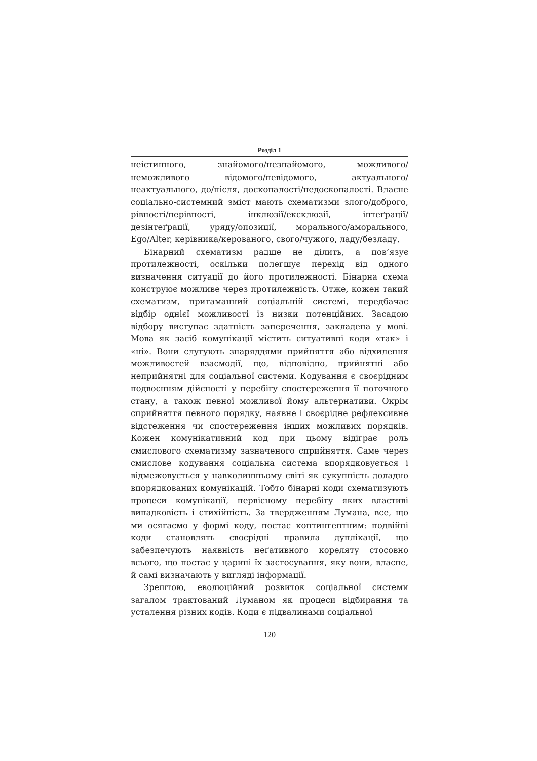Розділ 1
неістинного, знайомого/незнайомого, можливого/неможливого відомого/невідомого, актуального/неактуального, до/після, досконалості/недосконалості. Власне соціально-системний зміст мають схематизми злого/доброго, рівності/нерівності, інклюзії/ексклюзії, інтеґрації/дезінтеґрації, уряду/опозиції, морального/аморального, Ego/Alter, керівника/керованого, свого/чужого, ладу/безладу.
Бінарний схематизм радше не ділить, а пов’язує протилежності, оскільки полегшує перехід від одного визначення ситуації до його протилежності. Бінарна схема конструює можливе через протилежність. Отже, кожен такий схематизм, притаманний соціальній системі, передбачає відбір однієї можливості із низки потенційних. Засадою відбору виступає здатність заперечення, закладена у мові. Мова як засіб комунікації містить ситуативні коди «так» і «ні». Вони слугують знаряддями прийняття або відхилення можливостей взаємодії, що, відповідно, прийнятні або неприйнятні для соціальної системи. Кодування є своєрідним подвоєнням дійсності у перебігу спостереження її поточного стану, а також певної можливої йому альтернативи. Окрім сприйняття певного порядку, наявне і своєрідне рефлексивне відстеження чи спостереження інших можливих порядків. Кожен комунікативний код при цьому відіграє роль смислового схематизму зазначеного сприйняття. Саме через смислове кодування соціальна система впорядковується і відмежовується у навколишньому світі як сукупність доладно впорядкованих комунікацій. Тобто бінарні коди схематизують процеси комунікації, первісному перебігу яких властиві випадковість і стихійність. За твердженням Лумана, все, що ми осягаємо у формі коду, постає континґентним: подвійні коди становлять своєрідні правила дуплікації, що забезпечують наявність неґативного кореляту стосовно всього, що постає у царині їх застосування, яку вони, власне, й самі визначають у вигляді інформації.
Зрештою, еволюційний розвиток соціальної системи загалом трактований Луманом як процеси відбирання та усталення різних кодів. Коди є підвалинами соціальної
120